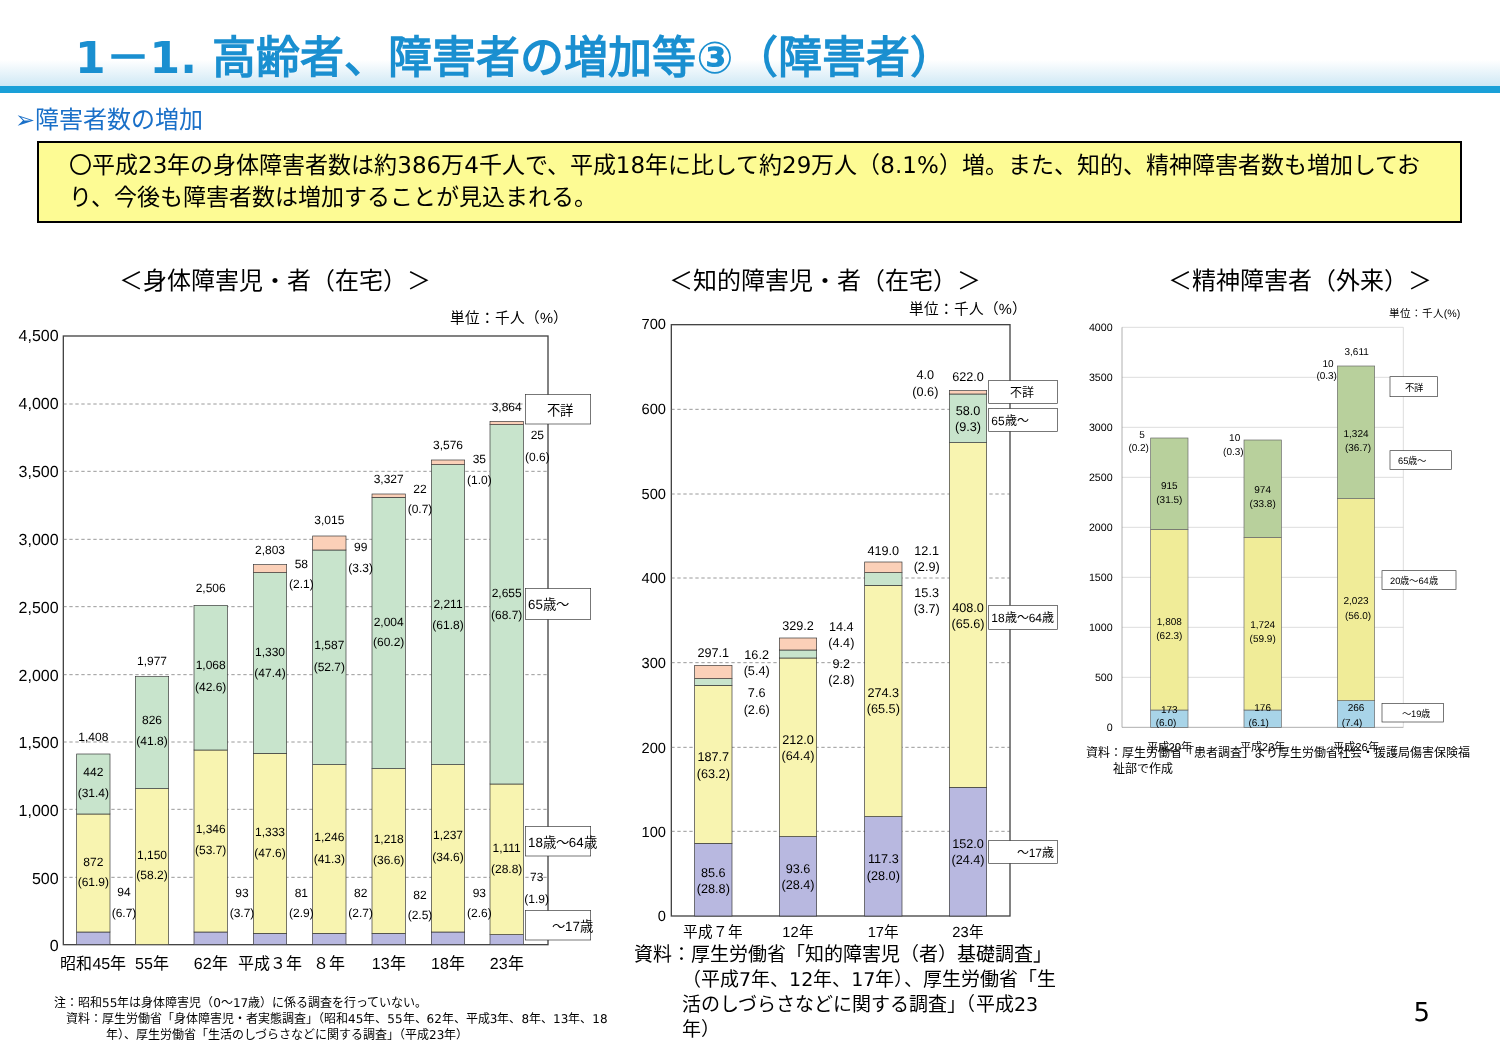1－1. 高齢者、障害者の増加等③（障害者）
➢障害者数の増加
〇平成23年の身体障害者数は約386万4千人で、平成18年に比して約29万人（8.1%）増。また、知的、精神障害者数も増加しており、今後も障害者数は増加することが見込まれる。
＜身体障害児・者（在宅）＞ ＜知的障害児・者（在宅）＞ ＜精神障害者（外来）＞
単位：千人（%）
4,500
4,000
3,500
3,000
2,500
2,000
1,500
1,000
500
0
1,408
442
(31.4)
872
(61.9)
94
(6.7)
1,977
826
(41.8)
1,150
(58.2)
2,506
1,068
(42.6)
1,346
(53.7)
93
(3.7)
2,803
58
(2.1)
1,330
(47.4)
1,333
(47.6)
81
(2.9)
3,015
99
(3.3)
1,587
(52.7)
1,246
(41.3)
82
(2.7)
3,327
22
(0.7)
2,004
(60.2)
1,218
(36.6)
82
(2.5)
3,576
35
(1.0)
2,211
(61.8)
1,237
(34.6)
93
(2.6)
3,864
25
(0.6)
2,655
(68.7)
1,111
(28.8)
73
(1.9)
不詳
65歳～
18歳～64歳
～17歳
昭和45年
55年
62年
平成３年
８年
13年
18年
23年
注：昭和55年は身体障害児（0～17歳）に係る調査を行っていない。
資料：厚生労働省「身体障害児・者実態調査」（昭和45年、55年、62年、平成3年、8年、13年、18年）、厚生労働省「生活のしづらさなどに関する調査」（平成23年）
単位：千人（%）
700
600
500
400
300
200
100
0
297.1
16.2
(5.4)
7.6
(2.6)
187.7
(63.2)
85.6
(28.8)
329.2
14.4
(4.4)
9.2
(2.8)
212.0
(64.4)
93.6
(28.4)
419.0
12.1
(2.9)
15.3
(3.7)
274.3
(65.5)
117.3
(28.0)
4.0
(0.6)
622.0
58.0
(9.3)
408.0
(65.6)
152.0
(24.4)
不詳
65歳～
18歳～64歳
～17歳
平成７年
12年
17年
23年
資料：厚生労働省「知的障害児（者）基礎調査」（平成7年、12年、17年）、厚生労働省「生活のしづらさなどに関する調査」（平成23年）
単位：千人(%)
4000
3500
3000
2500
2000
1500
1000
500
0
5
(0.2)
915
(31.5)
1,808
(62.3)
173
(6.0)
10
(0.3)
974
(33.8)
1,724
(59.9)
176
(6.1)
10
(0.3)
3,611
1,324
(36.7)
2,023
(56.0)
266
(7.4)
不詳
65歳～
20歳～64歳
～19歳
平成20年
平成23年
平成26年
資料：厚生労働省「患者調査」より厚生労働省社会・援護局傷害保険福祉部で作成
5